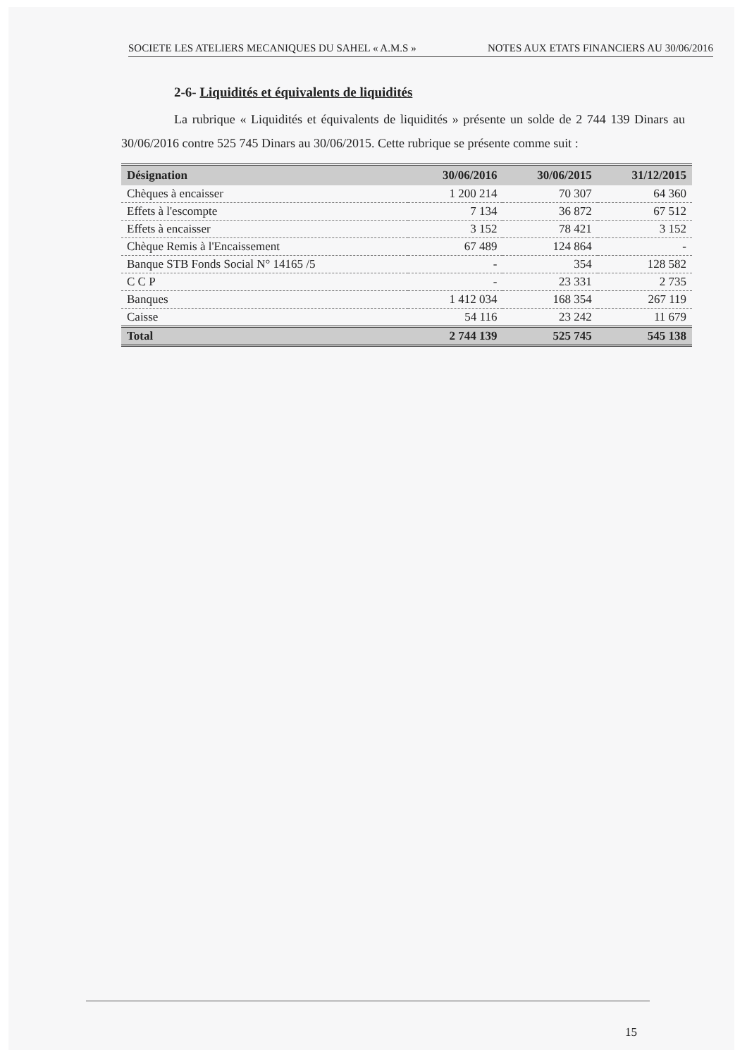SOCIETE LES ATELIERS MECANIQUES DU SAHEL « A.M.S » NOTES AUX ETATS FINANCIERS AU 30/06/2016
2-6- Liquidités et équivalents de liquidités
La rubrique « Liquidités et équivalents de liquidités » présente un solde de 2 744 139 Dinars au 30/06/2016 contre 525 745 Dinars au 30/06/2015. Cette rubrique se présente comme suit :
| Désignation | 30/06/2016 | 30/06/2015 | 31/12/2015 |
| --- | --- | --- | --- |
| Chèques à encaisser | 1 200 214 | 70 307 | 64 360 |
| Effets à l'escompte | 7 134 | 36 872 | 67 512 |
| Effets à encaisser | 3 152 | 78 421 | 3 152 |
| Chèque Remis à l'Encaissement | 67 489 | 124 864 | - |
| Banque STB Fonds Social N° 14165 /5 | - | 354 | 128 582 |
| C C P | - | 23 331 | 2 735 |
| Banques | 1 412 034 | 168 354 | 267 119 |
| Caisse | 54 116 | 23 242 | 11 679 |
| Total | 2 744 139 | 525 745 | 545 138 |
15